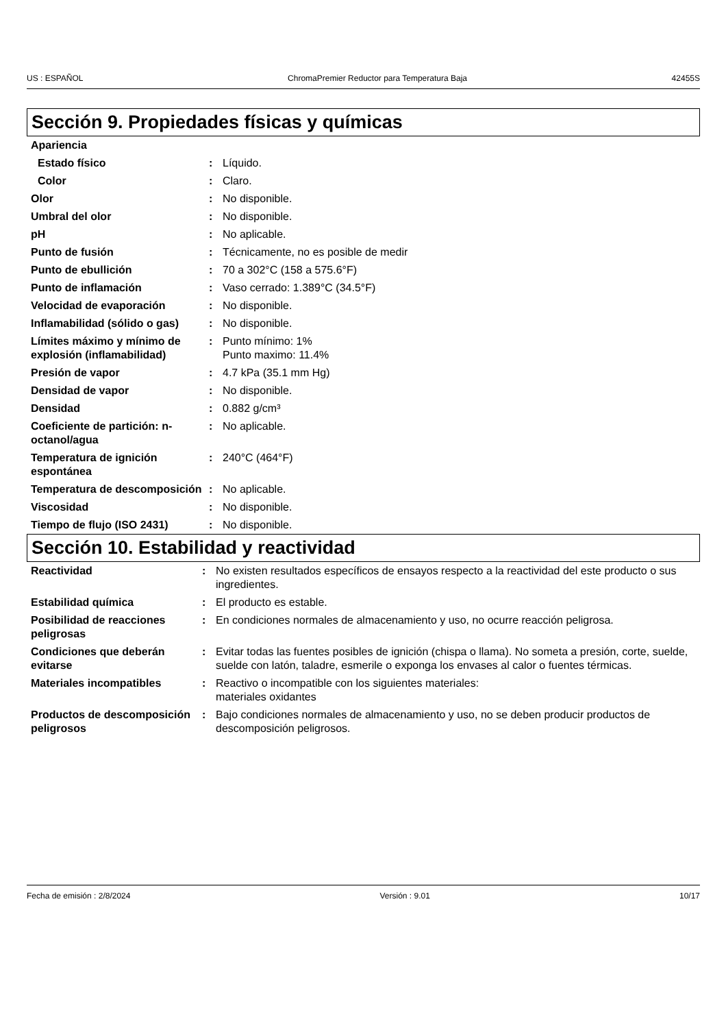US : ESPAÑOL ChromaPremier Reductor para Temperatura Baja 42455S
Sección 9. Propiedades físicas y químicas
| Apariencia | | |
| Estado físico | : | Líquido. |
| Color | : | Claro. |
| Olor | : | No disponible. |
| Umbral del olor | : | No disponible. |
| pH | : | No aplicable. |
| Punto de fusión | : | Técnicamente, no es posible de medir |
| Punto de ebullición | : | 70 a 302°C (158 a 575.6°F) |
| Punto de inflamación | : | Vaso cerrado: 1.389°C (34.5°F) |
| Velocidad de evaporación | : | No disponible. |
| Inflamabilidad (sólido o gas) | : | No disponible. |
| Límites máximo y mínimo de explosión (inflamabilidad) | : | Punto mínimo: 1% Punto maximo: 11.4% |
| Presión de vapor | : | 4.7 kPa (35.1 mm Hg) |
| Densidad de vapor | : | No disponible. |
| Densidad | : | 0.882 g/cm³ |
| Coeficiente de partición: n-octanol/agua | : | No aplicable. |
| Temperatura de ignición espontánea | : | 240°C (464°F) |
| Temperatura de descomposición | : | No aplicable. |
| Viscosidad | : | No disponible. |
| Tiempo de flujo (ISO 2431) | : | No disponible. |
Sección 10. Estabilidad y reactividad
| Reactividad | : | No existen resultados específicos de ensayos respecto a la reactividad del este producto o sus ingredientes. |
| Estabilidad química | : | El producto es estable. |
| Posibilidad de reacciones peligrosas | : | En condiciones normales de almacenamiento y uso, no ocurre reacción peligrosa. |
| Condiciones que deberán evitarse | : | Evitar todas las fuentes posibles de ignición (chispa o llama). No someta a presión, corte, suelde, suelde con latón, taladre, esmerile o exponga los envases al calor o fuentes térmicas. |
| Materiales incompatibles | : | Reactivo o incompatible con los siguientes materiales: materiales oxidantes |
| Productos de descomposición peligrosos | : | Bajo condiciones normales de almacenamiento y uso, no se deben producir productos de descomposición peligrosos. |
Fecha de emisión : 2/8/2024 Versión : 9.01 10/17